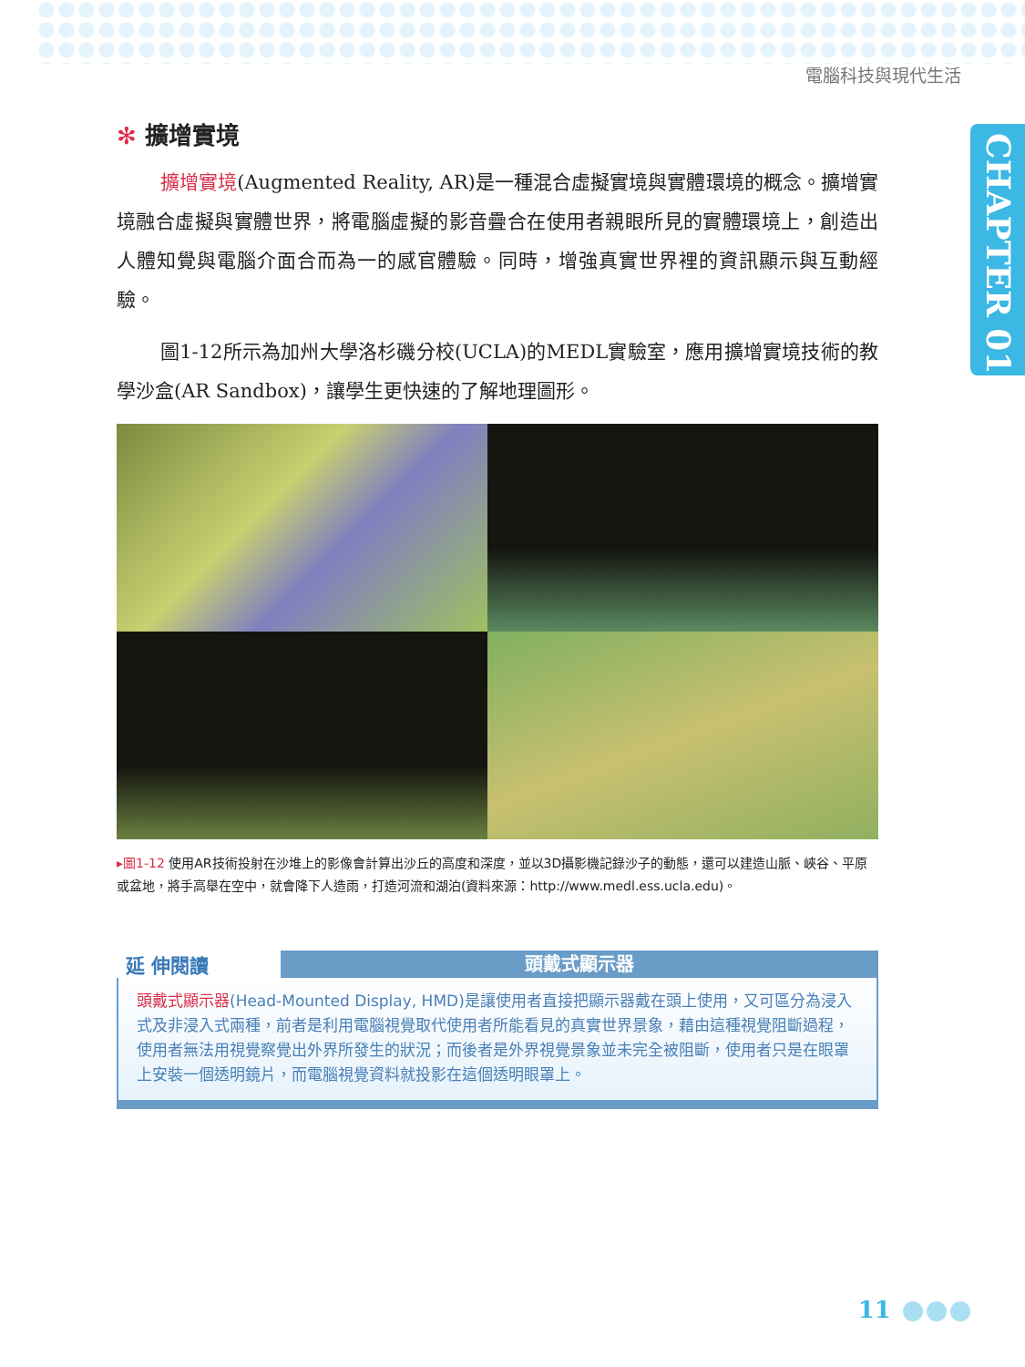電腦科技與現代生活
CHAPTER 01
✻ 擴增實境
擴增實境(Augmented Reality, AR)是一種混合虛擬實境與實體環境的概念。擴增實境融合虛擬與實體世界，將電腦虛擬的影音疊合在使用者親眼所見的實體環境上，創造出人體知覺與電腦介面合而為一的感官體驗。同時，增強真實世界裡的資訊顯示與互動經驗。
圖1-12所示為加州大學洛杉磯分校(UCLA)的MEDL實驗室，應用擴增實境技術的教學沙盒(AR Sandbox)，讓學生更快速的了解地理圖形。
▸圖1-12 使用AR技術投射在沙堆上的影像會計算出沙丘的高度和深度，並以3D攝影機記錄沙子的動態，還可以建造山脈、峽谷、平原或盆地，將手高舉在空中，就會降下人造雨，打造河流和湖泊(資料來源：http://www.medl.ess.ucla.edu)。
延 伸閱讀
頭戴式顯示器
頭戴式顯示器(Head-Mounted Display, HMD)是讓使用者直接把顯示器戴在頭上使用，又可區分為浸入式及非浸入式兩種，前者是利用電腦視覺取代使用者所能看見的真實世界景象，藉由這種視覺阻斷過程，使用者無法用視覺察覺出外界所發生的狀況；而後者是外界視覺景象並未完全被阻斷，使用者只是在眼罩上安裝一個透明鏡片，而電腦視覺資料就投影在這個透明眼罩上。
11